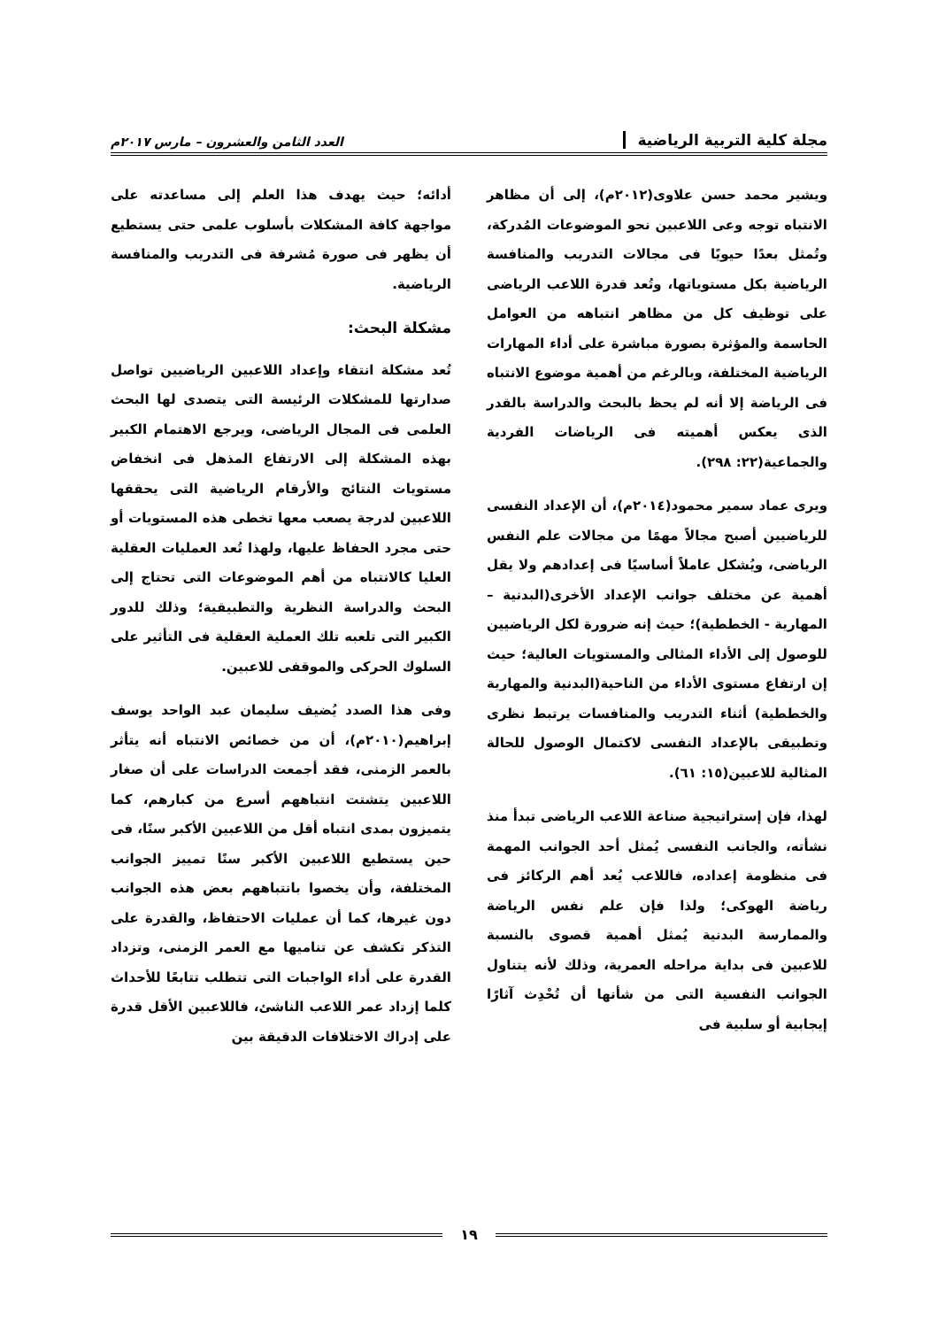مجلة كلية التربية الرياضية العدد الثامن والعشرون – مارس ٢٠١٧م
ويشير محمد حسن علاوى(٢٠١٢م)، إلى أن مظاهر الانتباه توجه وعى اللاعبين نحو الموضوعات المُدركة، وتُمثل بعدًا حيويًا فى مجالات التدريب والمنافسة الرياضية بكل مستوياتها، وتُعد قدرة اللاعب الرياضى على توظيف كل من مظاهر انتباهه من العوامل الحاسمة والمؤثرة بصورة مباشرة على أداء المهارات الرياضية المختلفة، وبالرغم من أهمية موضوع الانتباه فى الرياضة إلا أنه لم يحظ بالبحث والدراسة بالقدر الذى يعكس أهميته فى الرياضات الفردية والجماعية(٢٢: ٢٩٨).
ويرى عماد سمير محمود(٢٠١٤م)، أن الإعداد النفسى للرياضيين أصبح مجالاً مهمًا من مجالات علم النفس الرياضى، ويُشكل عاملاً أساسيًا فى إعدادهم ولا يقل أهمية عن مختلف جوانب الإعداد الأخرى(البدنية – المهارية - الخططية)؛ حيث إنه ضرورة لكل الرياضيين للوصول إلى الأداء المثالى والمستويات العالية؛ حيث إن ارتفاع مستوى الأداء من الناحية(البدنية والمهارية والخططية) أثناء التدريب والمنافسات يرتبط نظرى وتطبيقى بالإعداد النفسى لاكتمال الوصول للحالة المثالية للاعبين(١٥: ٦١).
لهذا، فإن إستراتيجية صناعة اللاعب الرياضى تبدأ منذ نشأته، والجانب النفسى يُمثل أحد الجوانب المهمة فى منظومة إعداده، فاللاعب يُعد أهم الركائز فى رياضة الهوكى؛ ولذا فإن علم نفس الرياضة والممارسة البدنية يُمثل أهمية قصوى بالنسبة للاعبين فى بداية مراحله العمرية، وذلك لأنه يتناول الجوانب النفسية التى من شأنها أن تُحْدِث آثارًا إيجابية أو سلبية فى
أدائه؛ حيث يهدف هذا العلم إلى مساعدته على مواجهة كافة المشكلات بأسلوب علمى حتى يستطيع أن يظهر فى صورة مُشرفة فى التدريب والمنافسة الرياضية.
مشكلة البحث:
تُعد مشكلة انتقاء وإعداد اللاعبين الرياضيين تواصل صدارتها للمشكلات الرئيسة التى يتصدى لها البحث العلمى فى المجال الرياضى، ويرجع الاهتمام الكبير بهذه المشكلة إلى الارتفاع المذهل فى انخفاض مستويات النتائج والأرقام الرياضية التى يحققها اللاعبين لدرجة يصعب معها تخطى هذه المستويات أو حتى مجرد الحفاظ عليها، ولهذا تُعد العمليات العقلية العليا كالانتباه من أهم الموضوعات التى تحتاج إلى البحث والدراسة النظرية والتطبيقية؛ وذلك للدور الكبير التى تلعبه تلك العملية العقلية فى التأثير على السلوك الحركى والموقفى للاعبين.
وفى هذا الصدد يُضيف سليمان عبد الواحد يوسف إبراهيم(٢٠١٠م)، أن من خصائص الانتباه أنه يتأثر بالعمر الزمنى، فقد أجمعت الدراسات على أن صغار اللاعبين يتشتت انتباههم أسرع من كبارهم، كما يتميزون بمدى انتباه أقل من اللاعبين الأكبر سنًا، فى حين يستطيع اللاعبين الأكبر سنًا تمييز الجوانب المختلفة، وأن يخصوا بانتباههم بعض هذه الجوانب دون غيرها، كما أن عمليات الاحتفاظ، والقدرة على التذكر تكشف عن تناميها مع العمر الزمنى، وتزداد القدرة على أداء الواجبات التى تتطلب تتابعًا للأحداث كلما إزداد عمر اللاعب الناشئ، فاللاعبين الأقل قدرة على إدراك الاختلافات الدقيقة بين
١٩